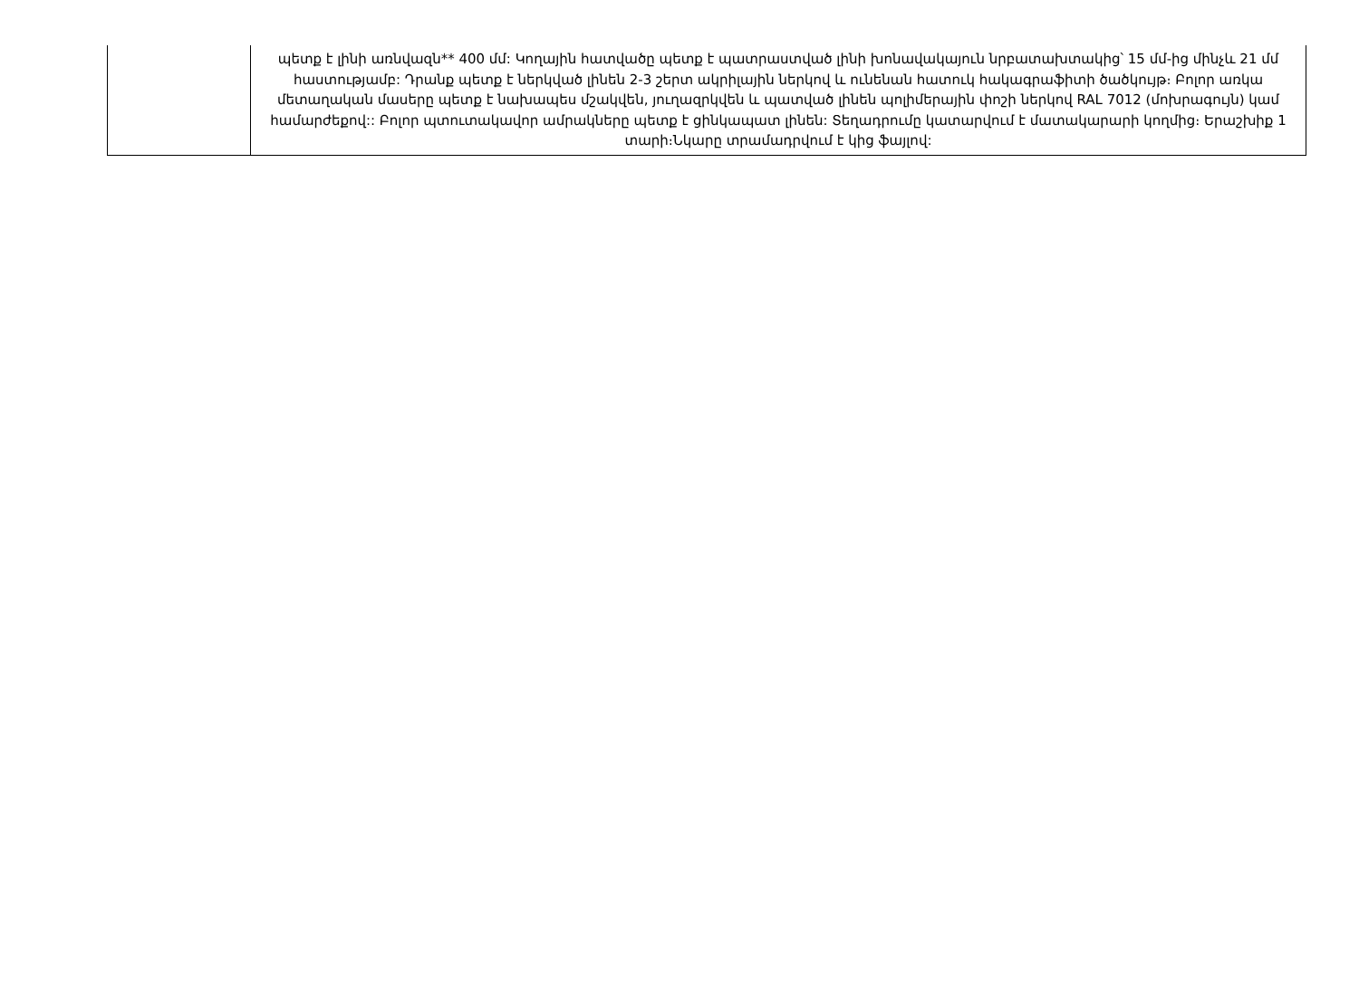| | պետք է լինի առնվազն** 400 մմ: Կողային հատվածը պետք է պատրաստված լինի խոնավակայուն նրբատախտակից՝ 15 մմ-ից մինչև 21 մմ հաստությամբ: Դրանք պետք է ներկված լինեն 2-3 շերտ ակրիլային ներկով և ունենան հատուկ հակագրաֆիտի ծածկույթ։ Բոլոր առկա մետաղական մասերը պետք է նախապես մշակվեն, յուղազրկվեն և պատված լինեն պոլիմերային փոշի ներկով RAL 7012 (մոխրագույն) կամ համարժեքով:: Բոլոր պտուտակավոր ամրակները պետք է ցինկապատ լինեն: Տեղադրումը կատարվում է մատակարարի կողմից։ Երաշխիք 1 տարի։Նկարը տրամադրվում է կից ֆայլով: |